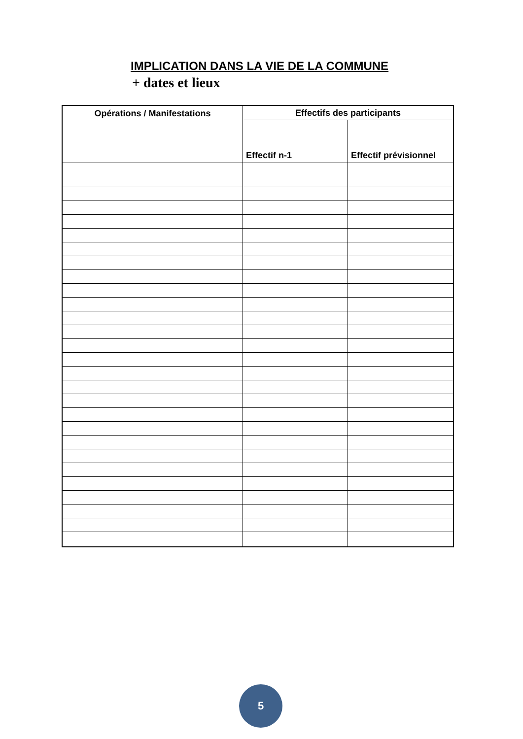IMPLICATION DANS LA VIE DE LA COMMUNE
+ dates et lieux
| Opérations / Manifestations | Effectifs des participants | |
| --- | --- | --- |
| | Effectif n-1 | Effectif prévisionnel |
5